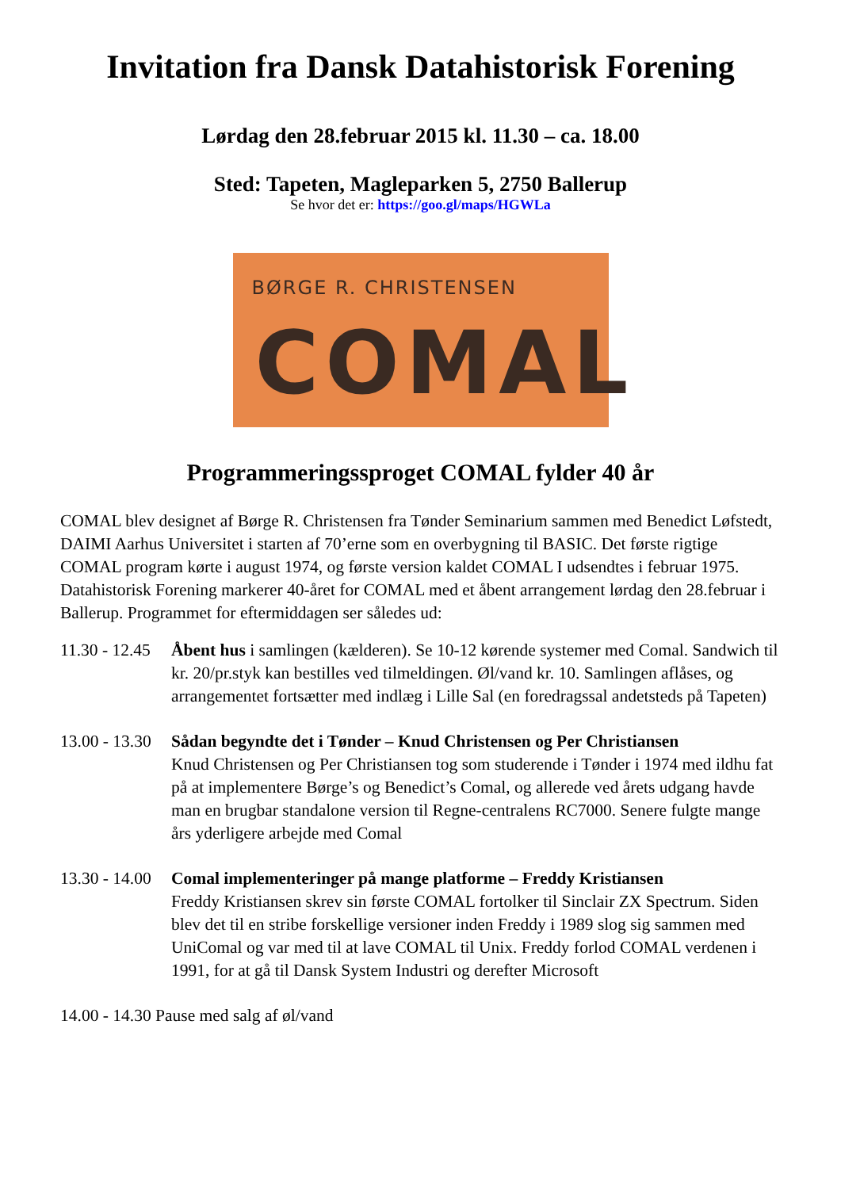Invitation fra Dansk Datahistorisk Forening
Lørdag den 28.februar 2015 kl. 11.30 – ca. 18.00
Sted: Tapeten, Magleparken 5, 2750 Ballerup
Se hvor det er: https://goo.gl/maps/HGWLa
BØRGE R. CHRISTENSEN
COMAL
Programmeringssproget COMAL fylder 40 år
COMAL blev designet af Børge R. Christensen fra Tønder Seminarium sammen med Benedict Løfstedt, DAIMI Aarhus Universitet i starten af 70’erne som en overbygning til BASIC. Det første rigtige COMAL program kørte i august 1974, og første version kaldet COMAL I udsendtes i februar 1975. Datahistorisk Forening markerer 40-året for COMAL med et åbent arrangement lørdag den 28.februar i Ballerup. Programmet for eftermiddagen ser således ud:
11.30 - 12.45 Åbent hus i samlingen (kælderen). Se 10-12 kørende systemer med Comal. Sandwich til kr. 20/pr.styk kan bestilles ved tilmeldingen. Øl/vand kr. 10. Samlingen aflåses, og arrangementet fortsætter med indlæg i Lille Sal (en foredragssal andetsteds på Tapeten)
13.00 - 13.30 Sådan begyndte det i Tønder – Knud Christensen og Per Christiansen
Knud Christensen og Per Christiansen tog som studerende i Tønder i 1974 med ildhu fat på at implementere Børge’s og Benedict’s Comal, og allerede ved årets udgang havde man en brugbar standalone version til Regne-centralens RC7000. Senere fulgte mange års yderligere arbejde med Comal
13.30 - 14.00 Comal implementeringer på mange platforme – Freddy Kristiansen
Freddy Kristiansen skrev sin første COMAL fortolker til Sinclair ZX Spectrum. Siden blev det til en stribe forskellige versioner inden Freddy i 1989 slog sig sammen med UniComal og var med til at lave COMAL til Unix. Freddy forlod COMAL verdenen i 1991, for at gå til Dansk System Industri og derefter Microsoft
14.00 - 14.30 Pause med salg af øl/vand